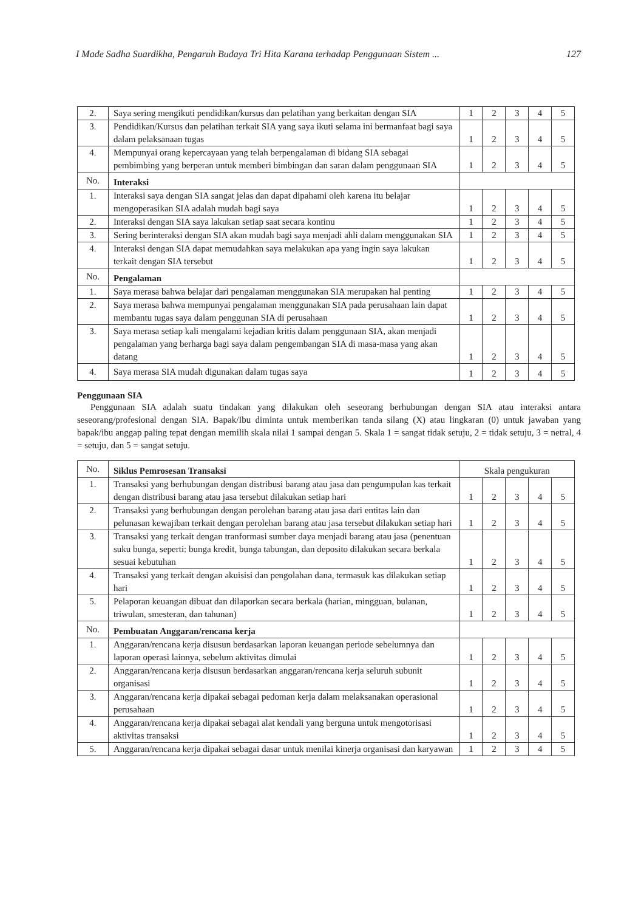I Made Sadha Suardikha, Pengaruh Budaya Tri Hita Karana terhadap Penggunaan Sistem ... 127
| 2. | Saya sering mengikuti pendidikan/kursus dan pelatihan yang berkaitan dengan SIA | 1 | 2 | 3 | 4 | 5 |
| 3. | Pendidikan/Kursus dan pelatihan terkait SIA yang saya ikuti selama ini bermanfaat bagi saya dalam pelaksanaan tugas | 1 | 2 | 3 | 4 | 5 |
| 4. | Mempunyai orang kepercayaan yang telah berpengalaman di bidang SIA sebagai pembimbing yang berperan untuk memberi bimbingan dan saran dalam penggunaan SIA | 1 | 2 | 3 | 4 | 5 |
| No. | Interaksi | | | | | |
| 1. | Interaksi saya dengan SIA sangat jelas dan dapat dipahami oleh karena itu belajar mengoperasikan SIA adalah mudah bagi saya | 1 | 2 | 3 | 4 | 5 |
| 2. | Interaksi dengan SIA saya lakukan setiap saat secara kontinu | 1 | 2 | 3 | 4 | 5 |
| 3. | Sering berinteraksi dengan SIA akan mudah bagi saya menjadi ahli dalam menggunakan SIA | 1 | 2 | 3 | 4 | 5 |
| 4. | Interaksi dengan SIA dapat memudahkan saya melakukan apa yang ingin saya lakukan terkait dengan SIA tersebut | 1 | 2 | 3 | 4 | 5 |
| No. | Pengalaman | | | | | |
| 1. | Saya merasa bahwa belajar dari pengalaman menggunakan SIA merupakan hal penting | 1 | 2 | 3 | 4 | 5 |
| 2. | Saya merasa bahwa mempunyai pengalaman menggunakan SIA pada perusahaan lain dapat membantu tugas saya dalam penggunan SIA di perusahaan | 1 | 2 | 3 | 4 | 5 |
| 3. | Saya merasa setiap kali mengalami kejadian kritis dalam penggunaan SIA, akan menjadi pengalaman yang berharga bagi saya dalam pengembangan SIA di masa-masa yang akan datang | 1 | 2 | 3 | 4 | 5 |
| 4. | Saya merasa SIA mudah digunakan dalam tugas saya | 1 | 2 | 3 | 4 | 5 |
Penggunaan SIA
Penggunaan SIA adalah suatu tindakan yang dilakukan oleh seseorang berhubungan dengan SIA atau interaksi antara seseorang/profesional dengan SIA. Bapak/Ibu diminta untuk memberikan tanda silang (X) atau lingkaran (0) untuk jawaban yang bapak/ibu anggap paling tepat dengan memilih skala nilai 1 sampai dengan 5. Skala 1 = sangat tidak setuju, 2 = tidak setuju, 3 = netral, 4 = setuju, dan 5 = sangat setuju.
| No. | Siklus Pemrosesan Transaksi | Skala pengukuran | | | | |
| 1. | Transaksi yang berhubungan dengan distribusi barang atau jasa dan pengumpulan kas terkait dengan distribusi barang atau jasa tersebut dilakukan setiap hari | 1 | 2 | 3 | 4 | 5 |
| 2. | Transaksi yang berhubungan dengan perolehan barang atau jasa dari entitas lain dan pelunasan kewajiban terkait dengan perolehan barang atau jasa tersebut dilakukan setiap hari | 1 | 2 | 3 | 4 | 5 |
| 3. | Transaksi yang terkait dengan tranformasi sumber daya menjadi barang atau jasa (penentuan suku bunga, seperti: bunga kredit, bunga tabungan, dan deposito dilakukan secara berkala sesuai kebutuhan | 1 | 2 | 3 | 4 | 5 |
| 4. | Transaksi yang terkait dengan akuisisi dan pengolahan dana, termasuk kas dilakukan setiap hari | 1 | 2 | 3 | 4 | 5 |
| 5. | Pelaporan keuangan dibuat dan dilaporkan secara berkala (harian, mingguan, bulanan, triwulan, smesteran, dan tahunan) | 1 | 2 | 3 | 4 | 5 |
| No. | Pembuatan Anggaran/rencana kerja | | | | | |
| 1. | Anggaran/rencana kerja disusun berdasarkan laporan keuangan periode sebelumnya dan laporan operasi lainnya, sebelum aktivitas dimulai | 1 | 2 | 3 | 4 | 5 |
| 2. | Anggaran/rencana kerja disusun berdasarkan anggaran/rencana kerja seluruh subunit organisasi | 1 | 2 | 3 | 4 | 5 |
| 3. | Anggaran/rencana kerja dipakai sebagai pedoman kerja dalam melaksanakan operasional perusahaan | 1 | 2 | 3 | 4 | 5 |
| 4. | Anggaran/rencana kerja dipakai sebagai alat kendali yang berguna untuk mengotorisasi aktivitas transaksi | 1 | 2 | 3 | 4 | 5 |
| 5. | Anggaran/rencana kerja dipakai sebagai dasar untuk menilai kinerja organisasi dan karyawan | 1 | 2 | 3 | 4 | 5 |